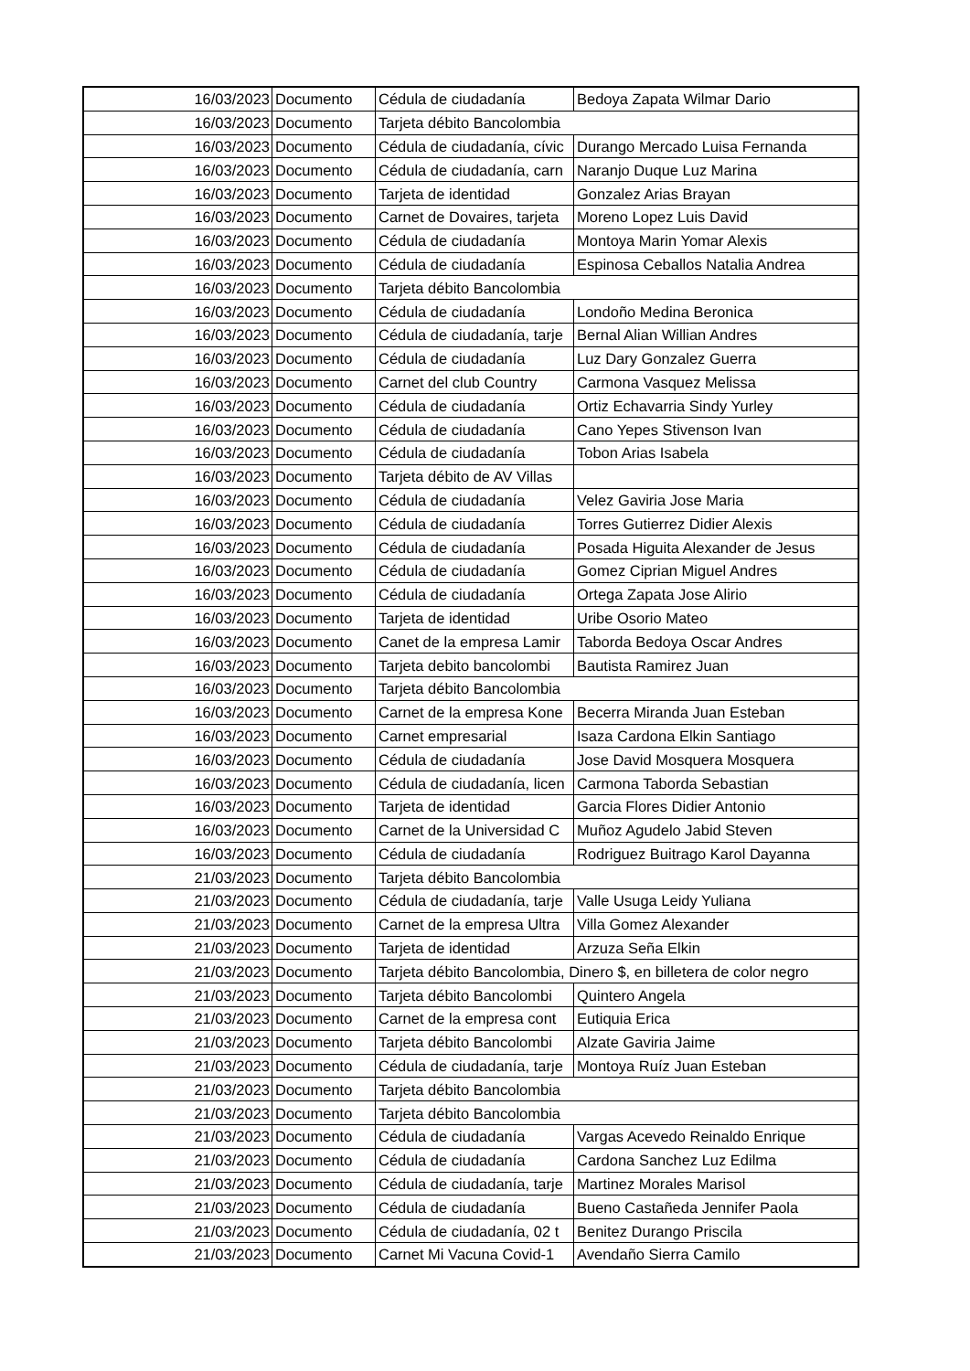| 16/03/2023 | Documento | Cédula de ciudadanía | Bedoya Zapata Wilmar Dario |
| 16/03/2023 | Documento | Tarjeta débito Bancolombia | |
| 16/03/2023 | Documento | Cédula de ciudadanía, cívic | Durango Mercado Luisa Fernanda |
| 16/03/2023 | Documento | Cédula de ciudadanía, carn | Naranjo Duque Luz Marina |
| 16/03/2023 | Documento | Tarjeta de identidad | Gonzalez Arias Brayan |
| 16/03/2023 | Documento | Carnet de Dovaires, tarjeta | Moreno Lopez Luis David |
| 16/03/2023 | Documento | Cédula de ciudadanía | Montoya Marin Yomar Alexis |
| 16/03/2023 | Documento | Cédula de ciudadanía | Espinosa Ceballos Natalia Andrea |
| 16/03/2023 | Documento | Tarjeta débito Bancolombia | |
| 16/03/2023 | Documento | Cédula de ciudadanía | Londoño Medina Beronica |
| 16/03/2023 | Documento | Cédula de ciudadanía, tarje | Bernal Alian Willian Andres |
| 16/03/2023 | Documento | Cédula de ciudadanía | Luz Dary Gonzalez Guerra |
| 16/03/2023 | Documento | Carnet del club Country | Carmona Vasquez Melissa |
| 16/03/2023 | Documento | Cédula de ciudadanía | Ortiz Echavarria Sindy Yurley |
| 16/03/2023 | Documento | Cédula de ciudadanía | Cano Yepes Stivenson Ivan |
| 16/03/2023 | Documento | Cédula de ciudadanía | Tobon Arias Isabela |
| 16/03/2023 | Documento | Tarjeta débito de AV Villas | |
| 16/03/2023 | Documento | Cédula de ciudadanía | Velez Gaviria Jose Maria |
| 16/03/2023 | Documento | Cédula de ciudadanía | Torres Gutierrez Didier Alexis |
| 16/03/2023 | Documento | Cédula de ciudadanía | Posada Higuita Alexander de Jesus |
| 16/03/2023 | Documento | Cédula de ciudadanía | Gomez Ciprian Miguel Andres |
| 16/03/2023 | Documento | Cédula de ciudadanía | Ortega Zapata Jose Alirio |
| 16/03/2023 | Documento | Tarjeta de identidad | Uribe Osorio Mateo |
| 16/03/2023 | Documento | Canet de la empresa Lamir | Taborda Bedoya Oscar Andres |
| 16/03/2023 | Documento | Tarjeta debito bancolombi | Bautista Ramirez Juan |
| 16/03/2023 | Documento | Tarjeta débito Bancolombia | |
| 16/03/2023 | Documento | Carnet de la empresa Kone | Becerra Miranda Juan Esteban |
| 16/03/2023 | Documento | Carnet empresarial | Isaza Cardona Elkin Santiago |
| 16/03/2023 | Documento | Cédula de ciudadanía | Jose David Mosquera Mosquera |
| 16/03/2023 | Documento | Cédula de ciudadanía, licen | Carmona Taborda Sebastian |
| 16/03/2023 | Documento | Tarjeta de identidad | Garcia Flores Didier Antonio |
| 16/03/2023 | Documento | Carnet de la Universidad C | Muñoz Agudelo Jabid Steven |
| 16/03/2023 | Documento | Cédula de ciudadanía | Rodriguez Buitrago Karol Dayanna |
| 21/03/2023 | Documento | Tarjeta débito Bancolombia | |
| 21/03/2023 | Documento | Cédula de ciudadanía, tarje | Valle Usuga Leidy Yuliana |
| 21/03/2023 | Documento | Carnet de la empresa Ultra | Villa Gomez Alexander |
| 21/03/2023 | Documento | Tarjeta de identidad | Arzuza Seña Elkin |
| 21/03/2023 | Documento | Tarjeta débito Bancolombia, Dinero $, en billetera de color negro | |
| 21/03/2023 | Documento | Tarjeta débito Bancolombi | Quintero Angela |
| 21/03/2023 | Documento | Carnet de la empresa cont | Eutiquia Erica |
| 21/03/2023 | Documento | Tarjeta débito Bancolombi | Alzate Gaviria Jaime |
| 21/03/2023 | Documento | Cédula de ciudadanía, tarje | Montoya Ruíz Juan Esteban |
| 21/03/2023 | Documento | Tarjeta débito Bancolombia | |
| 21/03/2023 | Documento | Tarjeta débito Bancolombia | |
| 21/03/2023 | Documento | Cédula de ciudadanía | Vargas Acevedo Reinaldo Enrique |
| 21/03/2023 | Documento | Cédula de ciudadanía | Cardona Sanchez Luz Edilma |
| 21/03/2023 | Documento | Cédula de ciudadanía, tarje | Martinez Morales Marisol |
| 21/03/2023 | Documento | Cédula de ciudadanía | Bueno Castañeda Jennifer Paola |
| 21/03/2023 | Documento | Cédula de ciudadanía, 02 t | Benitez Durango Priscila |
| 21/03/2023 | Documento | Carnet Mi Vacuna Covid-1 | Avendaño Sierra Camilo |